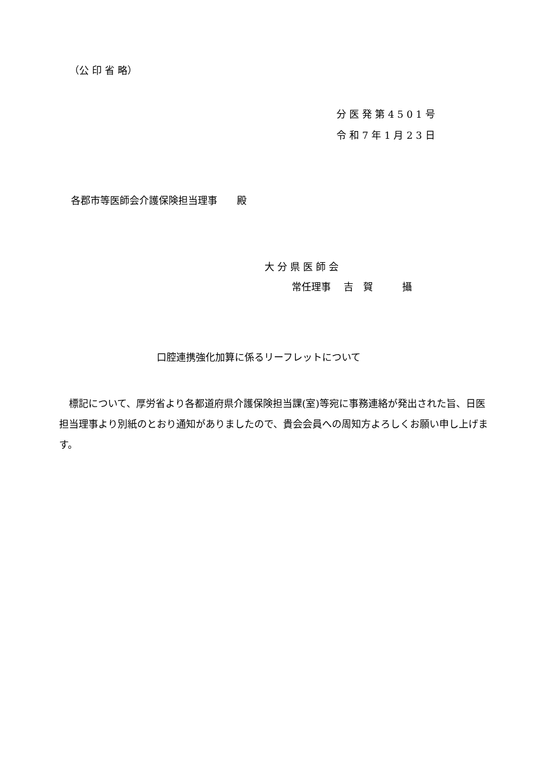（公 印 省 略）
分 医 発 第 4 5 0 1 号
令 和 7 年 1 月 2 3 日
各郡市等医師会介護保険担当理事　　殿
大 分 県 医 師 会
常任理事　 吉　賀　　　攝
口腔連携強化加算に係るリーフレットについて
　標記について、厚労省より各都道府県介護保険担当課(室)等宛に事務連絡が発出された旨、日医担当理事より別紙のとおり通知がありましたので、貴会会員への周知方よろしくお願い申し上げます。